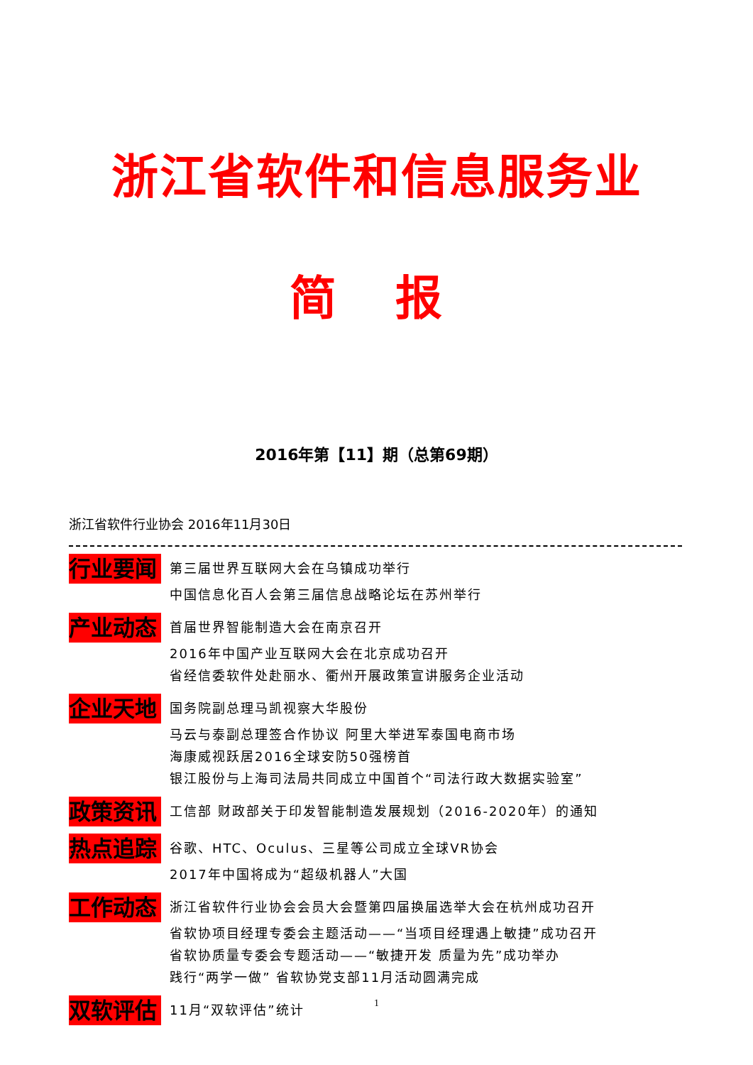浙江省软件和信息服务业
简 报
2016年第【11】期（总第69期）
浙江省软件行业协会 2016年11月30日
行业要闻
第三届世界互联网大会在乌镇成功举行
中国信息化百人会第三届信息战略论坛在苏州举行
产业动态
首届世界智能制造大会在南京召开
2016年中国产业互联网大会在北京成功召开
省经信委软件处赴丽水、衢州开展政策宣讲服务企业活动
企业天地
国务院副总理马凯视察大华股份
马云与泰副总理签合作协议 阿里大举进军泰国电商市场
海康威视跃居2016全球安防50强榜首
银江股份与上海司法局共同成立中国首个“司法行政大数据实验室”
政策资讯
工信部 财政部关于印发智能制造发展规划（2016-2020年）的通知
热点追踪
谷歌、HTC、Oculus、三星等公司成立全球VR协会
2017年中国将成为“超级机器人”大国
工作动态
浙江省软件行业协会会员大会暨第四届换届选举大会在杭州成功召开
省软协项目经理专委会主题活动——“当项目经理遇上敏捷”成功召开
省软协质量专委会专题活动——“敏捷开发 质量为先”成功举办
践行“两学一做” 省软协党支部11月活动圆满完成
双软评估
11月“双软评估”统计
1